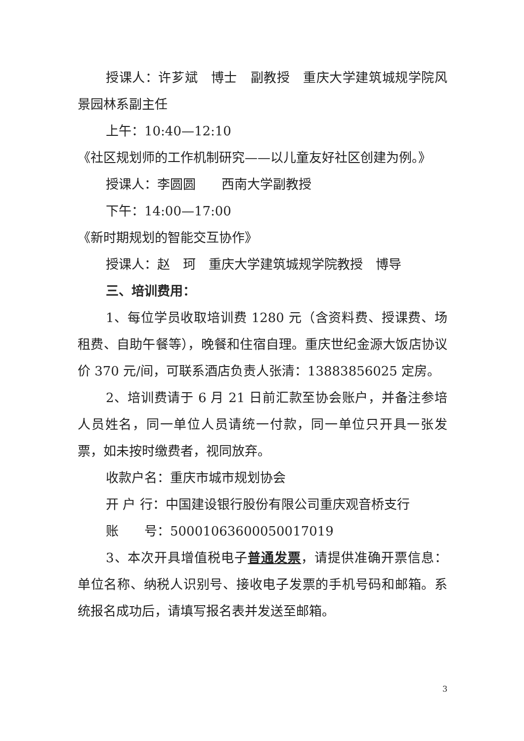授课人：许芗斌　博士　副教授　重庆大学建筑城规学院风景园林系副主任
上午：10:40—12:10
《社区规划师的工作机制研究——以儿童友好社区创建为例。》
授课人：李圆圆　　西南大学副教授
下午：14:00—17:00
《新时期规划的智能交互协作》
授课人：赵　珂　重庆大学建筑城规学院教授　博导
三、培训费用：
1、每位学员收取培训费 1280 元（含资料费、授课费、场租费、自助午餐等），晚餐和住宿自理。重庆世纪金源大饭店协议价 370 元/间，可联系酒店负责人张清：13883856025 定房。
2、培训费请于 6 月 21 日前汇款至协会账户，并备注参培人员姓名，同一单位人员请统一付款，同一单位只开具一张发票，如未按时缴费者，视同放弃。
收款户名：重庆市城市规划协会
开 户 行：中国建设银行股份有限公司重庆观音桥支行
账　　号：50001063600050017019
3、本次开具增值税电子普通发票，请提供准确开票信息：单位名称、纳税人识别号、接收电子发票的手机号码和邮箱。系统报名成功后，请填写报名表并发送至邮箱。
3